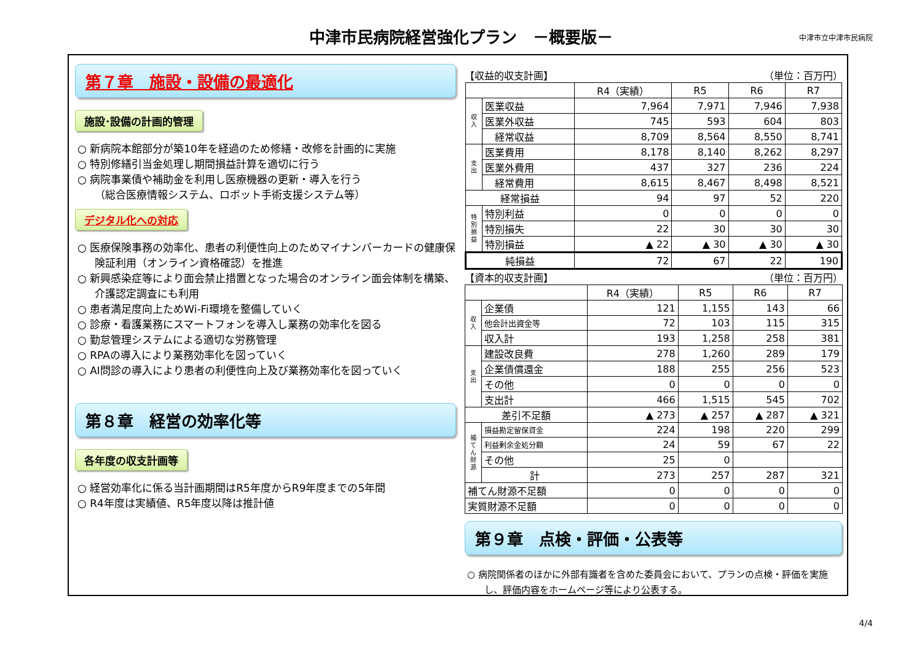中津市民病院経営強化プラン　－概要版－
中津市立中津市民病院
第７章　施設・設備の最適化
施設･設備の計画的管理
○ 新病院本館部分が築10年を経過のため修繕・改修を計画的に実施
○ 特別修繕引当金処理し期間損益計算を適切に行う
○ 病院事業債や補助金を利用し医療機器の更新・導入を行う
（総合医療情報システム、ロボット手術支援システム等）
デジタル化への対応
○ 医療保険事務の効率化、患者の利便性向上のためマイナンバーカードの健康保険証利用（オンライン資格確認）を推進
○ 新興感染症等により面会禁止措置となった場合のオンライン面会体制を構築、介護認定調査にも利用
○ 患者満足度向上ためWi-Fi環境を整備していく
○ 診療・看護業務にスマートフォンを導入し業務の効率化を図る
○ 勤怠管理システムによる適切な労務管理
○ RPAの導入により業務効率化を図っていく
○ AI問診の導入により患者の利便性向上及び業務効率化を図っていく
第８章　経営の効率化等
各年度の収支計画等
○ 経営効率化に係る当計画期間はR5年度からR9年度までの5年間
○ R4年度は実績値、R5年度以降は推計値
【収益的収支計画】 （単位：百万円）
| | | R4（実績） | R5 | R6 | R7 |
| --- | --- | --- | --- | --- | --- |
| 収 入 | 医業収益 | 7,964 | 7,971 | 7,946 | 7,938 |
| | 医業外収益 | 745 | 593 | 604 | 803 |
| | 経常収益 | 8,709 | 8,564 | 8,550 | 8,741 |
| 支 出 | 医業費用 | 8,178 | 8,140 | 8,262 | 8,297 |
| | 医業外費用 | 437 | 327 | 236 | 224 |
| | 経常費用 | 8,615 | 8,467 | 8,498 | 8,521 |
| 経常損益 | | 94 | 97 | 52 | 220 |
| 特 別 損 益 | 特別利益 | 0 | 0 | 0 | 0 |
| | 特別損失 | 22 | 30 | 30 | 30 |
| | 特別損益 | ▲ 22 | ▲ 30 | ▲ 30 | ▲ 30 |
| 純損益 | | 72 | 67 | 22 | 190 |
【資本的収支計画】 （単位：百万円）
| | | R4（実績） | R5 | R6 | R7 |
| --- | --- | --- | --- | --- | --- |
| 収 入 | 企業債 | 121 | 1,155 | 143 | 66 |
| | 他会計出資金等 | 72 | 103 | 115 | 315 |
| | 収入計 | 193 | 1,258 | 258 | 381 |
| 支 出 | 建設改良費 | 278 | 1,260 | 289 | 179 |
| | 企業債償還金 | 188 | 255 | 256 | 523 |
| | その他 | 0 | 0 | 0 | 0 |
| | 支出計 | 466 | 1,515 | 545 | 702 |
| 差引不足額 | | ▲ 273 | ▲ 257 | ▲ 287 | ▲ 321 |
| 補 て ん 財 源 | 損益勘定留保資金 | 224 | 198 | 220 | 299 |
| | 利益剰余金処分額 | 24 | 59 | 67 | 22 |
| | その他 | 25 | 0 | | |
| | 計 | 273 | 257 | 287 | 321 |
| 補てん財源不足額 | | 0 | 0 | 0 | 0 |
| 実質財源不足額 | | 0 | 0 | 0 | 0 |
第９章　点検・評価・公表等
○ 病院関係者のほかに外部有識者を含めた委員会において、プランの点検・評価を実施し、評価内容をホームページ等により公表する。
4/4